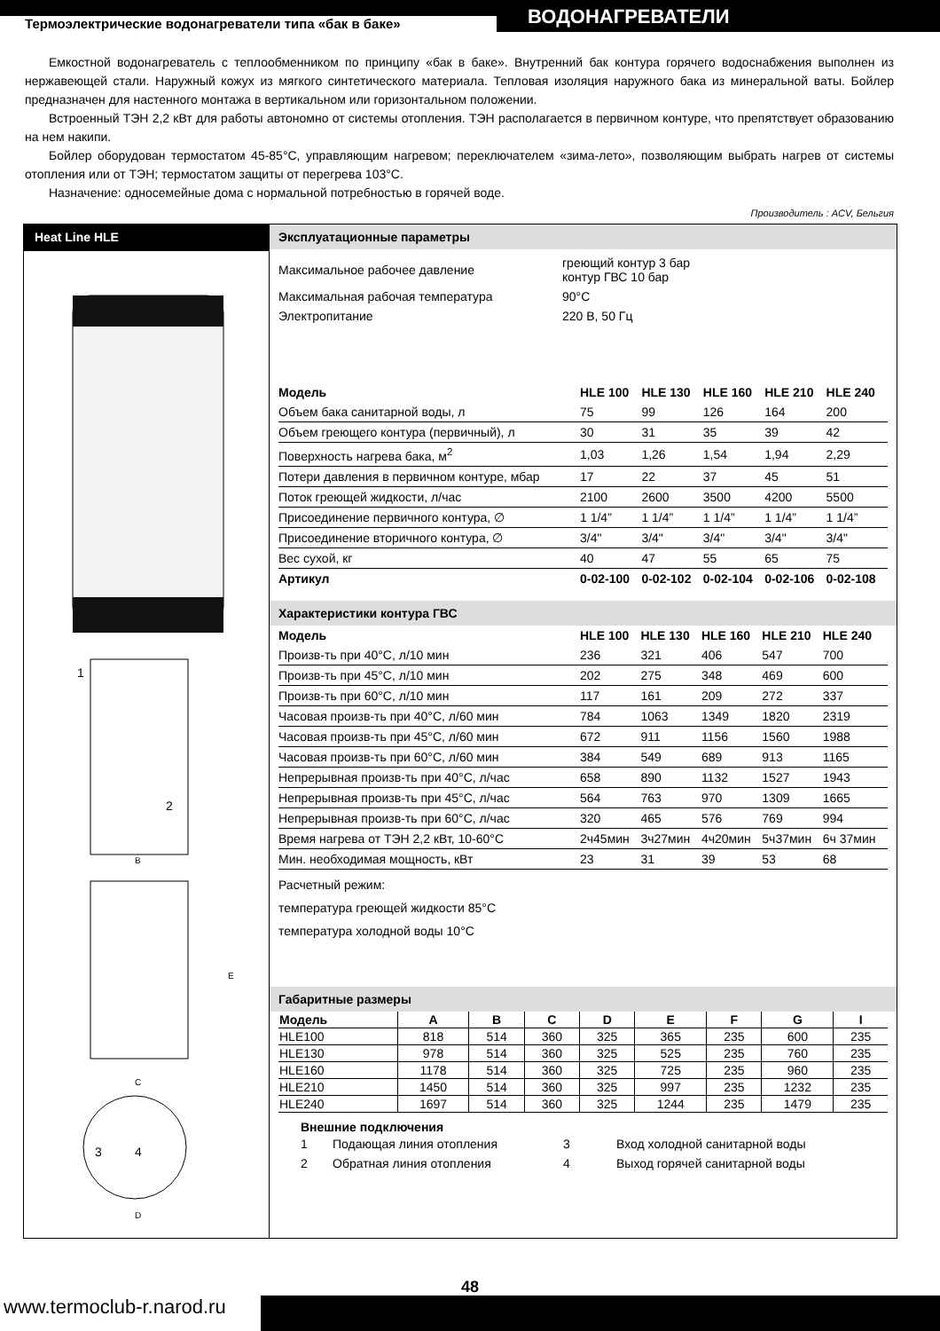Термоэлектрические водонагреватели типа «бак в баке»
ВОДОНАГРЕВАТЕЛИ
Емкостной водонагреватель с теплообменником по принципу «бак в баке». Внутренний бак контура горячего водоснабжения выполнен из нержавеющей стали. Наружный кожух из мягкого синтетического материала. Тепловая изоляция наружного бака из минеральной ваты. Бойлер предназначен для настенного монтажа в вертикальном или горизонтальном положении.
Встроенный ТЭН 2,2 кВт для работы автономно от системы отопления. ТЭН располагается в первичном контуре, что препятствует образованию на нем накипи.
Бойлер оборудован термостатом 45-85°С, управляющим нагревом; переключателем «зима-лето», позволяющим выбрать нагрев от системы отопления или от ТЭН; термостатом защиты от перегрева 103°С.
Назначение: односемейные дома с нормальной потребностью в горячей воде.
Производитель : ACV, Бельгия
Heat Line HLE
1
2
B
E
C
3
4
D
Эксплуатационные параметры
| Максимальное рабочее давление | греющий контур 3 бар контур ГВС 10 бар |
| Максимальная рабочая температура | 90°С |
| Электропитание | 220 В, 50 Гц |
| Модель | HLE 100 | HLE 130 | HLE 160 | HLE 210 | HLE 240 |
| --- | --- | --- | --- | --- | --- |
| Объем бака санитарной воды, л | 75 | 99 | 126 | 164 | 200 |
| Объем греющего контура (первичный), л | 30 | 31 | 35 | 39 | 42 |
| Поверхность нагрева бака, м<sup>2</sup> | 1,03 | 1,26 | 1,54 | 1,94 | 2,29 |
| Потери давления в первичном контуре, мбар | 17 | 22 | 37 | 45 | 51 |
| Поток греющей жидкости, л/час | 2100 | 2600 | 3500 | 4200 | 5500 |
| Присоединение первичного контура, ∅ | 1 1/4” | 1 1/4” | 1 1/4” | 1 1/4” | 1 1/4” |
| Присоединение вторичного контура, ∅ | 3/4" | 3/4" | 3/4" | 3/4" | 3/4" |
| Вес сухой, кг | 40 | 47 | 55 | 65 | 75 |
| Артикул | 0-02-100 | 0-02-102 | 0-02-104 | 0-02-106 | 0-02-108 |
Характеристики контура ГВС
| Модель | HLE 100 | HLE 130 | HLE 160 | HLE 210 | HLE 240 |
| --- | --- | --- | --- | --- | --- |
| Произв-ть при 40°С, л/10 мин | 236 | 321 | 406 | 547 | 700 |
| Произв-ть при 45°С, л/10 мин | 202 | 275 | 348 | 469 | 600 |
| Произв-ть при 60°С, л/10 мин | 117 | 161 | 209 | 272 | 337 |
| Часовая произв-ть при 40°С, л/60 мин | 784 | 1063 | 1349 | 1820 | 2319 |
| Часовая произв-ть при 45°С, л/60 мин | 672 | 911 | 1156 | 1560 | 1988 |
| Часовая произв-ть при 60°С, л/60 мин | 384 | 549 | 689 | 913 | 1165 |
| Непрерывная произв-ть при 40°С, л/час | 658 | 890 | 1132 | 1527 | 1943 |
| Непрерывная произв-ть при 45°С, л/час | 564 | 763 | 970 | 1309 | 1665 |
| Непрерывная произв-ть при 60°С, л/час | 320 | 465 | 576 | 769 | 994 |
| Время нагрева от ТЭН 2,2 кВт, 10-60°С | 2ч45мин | 3ч27мин | 4ч20мин | 5ч37мин | 6ч 37мин |
| Мин. необходимая мощность, кВт | 23 | 31 | 39 | 53 | 68 |
Расчетный режим:
температура греющей жидкости 85°С
температура холодной воды 10°С
Габаритные размеры
| Модель | A | B | C | D | E | F | G | I |
| --- | --- | --- | --- | --- | --- | --- | --- | --- |
| HLE100 | 818 | 514 | 360 | 325 | 365 | 235 | 600 | 235 |
| HLE130 | 978 | 514 | 360 | 325 | 525 | 235 | 760 | 235 |
| HLE160 | 1178 | 514 | 360 | 325 | 725 | 235 | 960 | 235 |
| HLE210 | 1450 | 514 | 360 | 325 | 997 | 235 | 1232 | 235 |
| HLE240 | 1697 | 514 | 360 | 325 | 1244 | 235 | 1479 | 235 |
Внешние подключения
| 1 | Подающая линия отопления | 3 | Вход холодной санитарной воды |
| 2 | Обратная линия отопления | 4 | Выход горячей санитарной воды |
www.termoclub-r.narod.ru
48